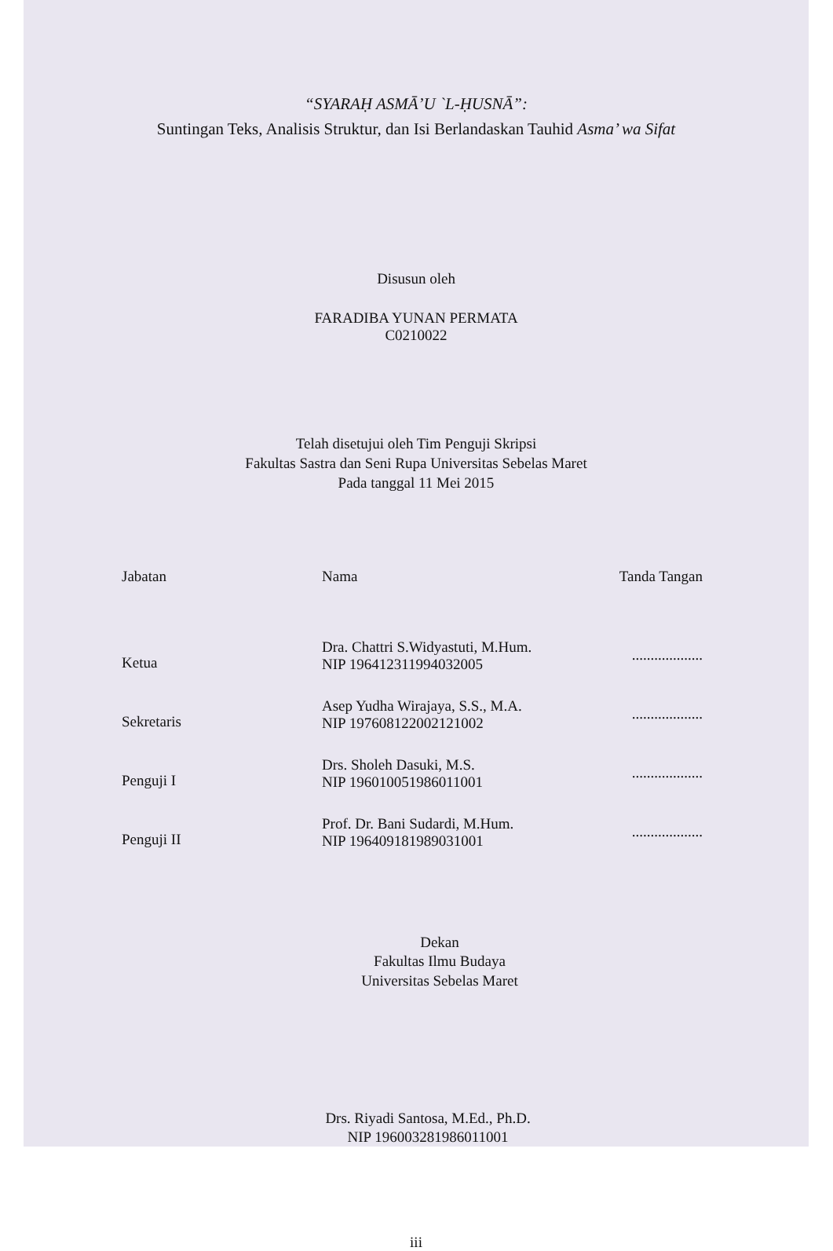“SYARAḤ ASMĀ’U `L-ḤUSNĀ”:
Suntingan Teks, Analisis Struktur, dan Isi Berlandaskan Tauhid Asma’ wa Sifat
Disusun oleh
FARADIBA YUNAN PERMATA
C0210022
Telah disetujui oleh Tim Penguji Skripsi
Fakultas Sastra dan Seni Rupa Universitas Sebelas Maret
Pada tanggal 11 Mei 2015
| Jabatan | Nama | Tanda Tangan |
| --- | --- | --- |
| Ketua | Dra. Chattri S.Widyastuti, M.Hum. NIP 196412311994032005 | ................... |
| Sekretaris | Asep Yudha Wirajaya, S.S., M.A. NIP 197608122002121002 | ................... |
| Penguji I | Drs. Sholeh Dasuki, M.S. NIP 196010051986011001 | ................... |
| Penguji II | Prof. Dr. Bani Sudardi, M.Hum. NIP 196409181989031001 | ................... |
Dekan
Fakultas Ilmu Budaya
Universitas Sebelas Maret
Drs. Riyadi Santosa, M.Ed., Ph.D.
NIP 196003281986011001
iii